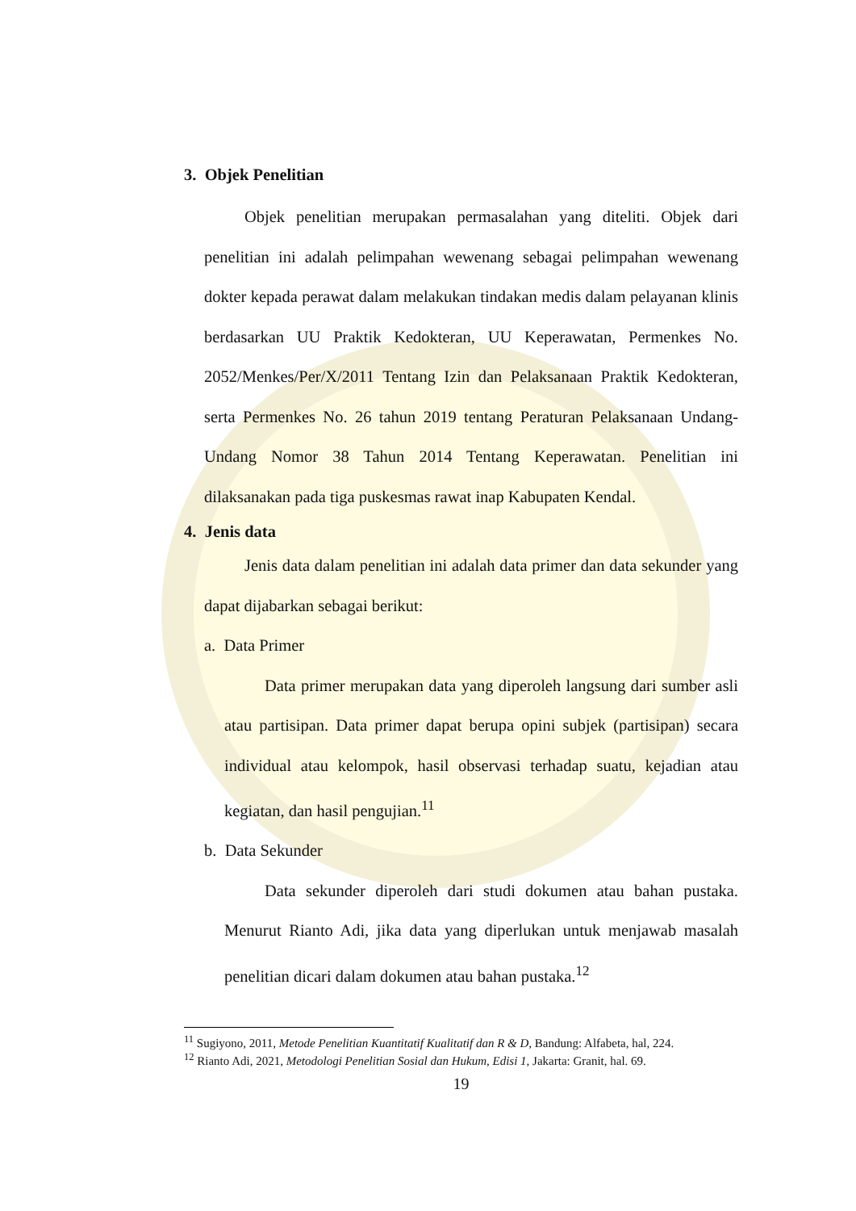3. Objek Penelitian
Objek penelitian merupakan permasalahan yang diteliti. Objek dari penelitian ini adalah pelimpahan wewenang sebagai pelimpahan wewenang dokter kepada perawat dalam melakukan tindakan medis dalam pelayanan klinis berdasarkan UU Praktik Kedokteran, UU Keperawatan, Permenkes No. 2052/Menkes/Per/X/2011 Tentang Izin dan Pelaksanaan Praktik Kedokteran, serta Permenkes No. 26 tahun 2019 tentang Peraturan Pelaksanaan Undang-Undang Nomor 38 Tahun 2014 Tentang Keperawatan. Penelitian ini dilaksanakan pada tiga puskesmas rawat inap Kabupaten Kendal.
4. Jenis data
Jenis data dalam penelitian ini adalah data primer dan data sekunder yang dapat dijabarkan sebagai berikut:
a. Data Primer
Data primer merupakan data yang diperoleh langsung dari sumber asli atau partisipan. Data primer dapat berupa opini subjek (partisipan) secara individual atau kelompok, hasil observasi terhadap suatu, kejadian atau kegiatan, dan hasil pengujian.<sup>11</sup>
b. Data Sekunder
Data sekunder diperoleh dari studi dokumen atau bahan pustaka. Menurut Rianto Adi, jika data yang diperlukan untuk menjawab masalah penelitian dicari dalam dokumen atau bahan pustaka.<sup>12</sup>
<sup>11</sup> Sugiyono, 2011, Metode Penelitian Kuantitatif Kualitatif dan R & D, Bandung: Alfabeta, hal, 224.
<sup>12</sup> Rianto Adi, 2021, Metodologi Penelitian Sosial dan Hukum, Edisi 1, Jakarta: Granit, hal. 69.
19